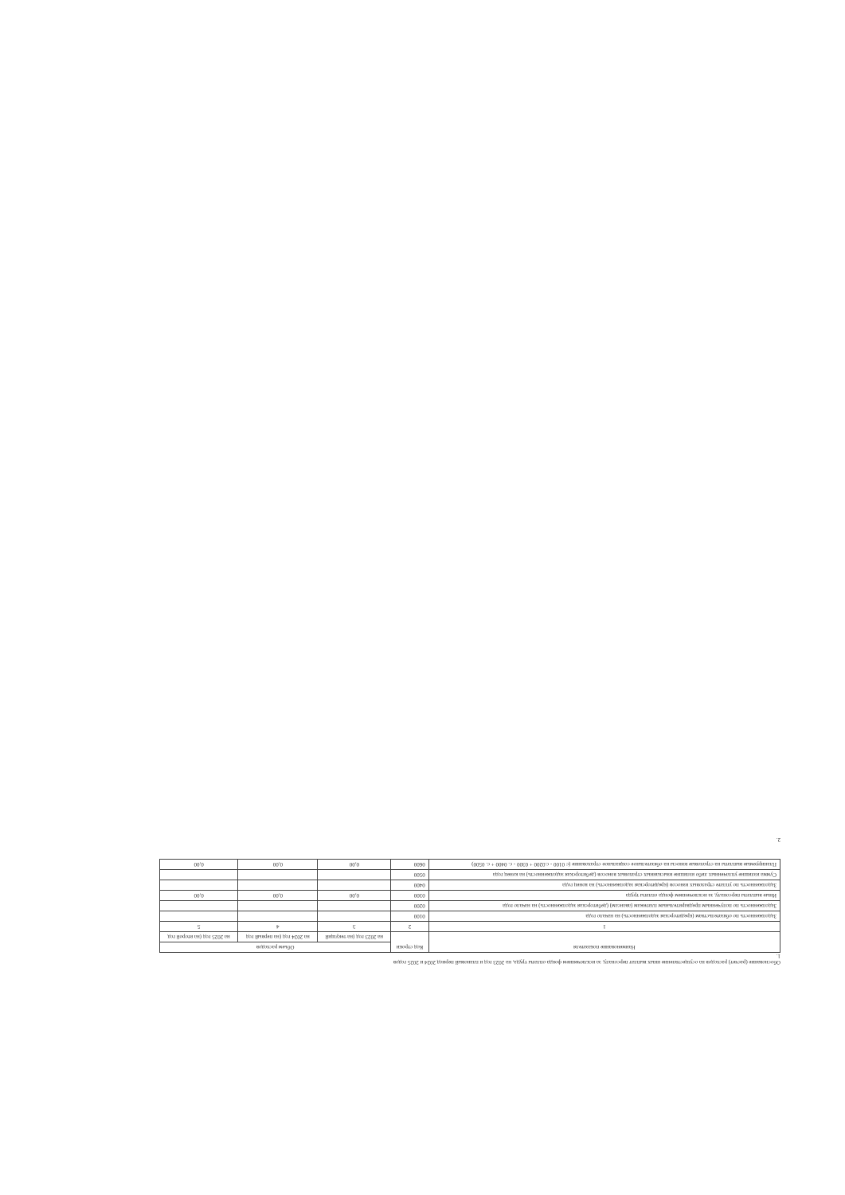Обоснование (расчет) расходов на осуществление иных выплат персоналу, за исключением фонда оплаты труда, на 2023 год и плановый период 2024 и 2025 годов
1.
| Наименование показателя | Код строки | Объем расходов | | |
| --- | --- | --- | --- | --- |
| | | на 2023 год (на текущий | на 2024 год (на первый год | на 2025 год (на второй год |
| 1 | 2 | 3 | 4 | 5 |
| Задолженность по обязательствам (кредиторская задолженность) на начало года | 0100 | | | |
| Задолженность по полученным предварительным платежам (авансам) (дебиторская задолженность) на начало года | 0200 | | | |
| Иные выплаты персоналу, за исключением фонда оплаты труда | 0300 | 0,00 | 0,00 | 0,00 |
| Задолженность по уплате страховых взносов (кредиторская задолженность) на конец года | 0400 | | | |
| Сумма излишне уплаченных либо излишне взысканных страховых взносов (дебиторская задолженность) на конец года | 0500 | | | |
| Планируемые выплаты на страховые взносы на обязательное социальное страхование (с 0100 - с.0200 + 0300 - с. 0400 + с. 0500) | 0600 | 0,00 | 0,00 | 0,00 |
2.